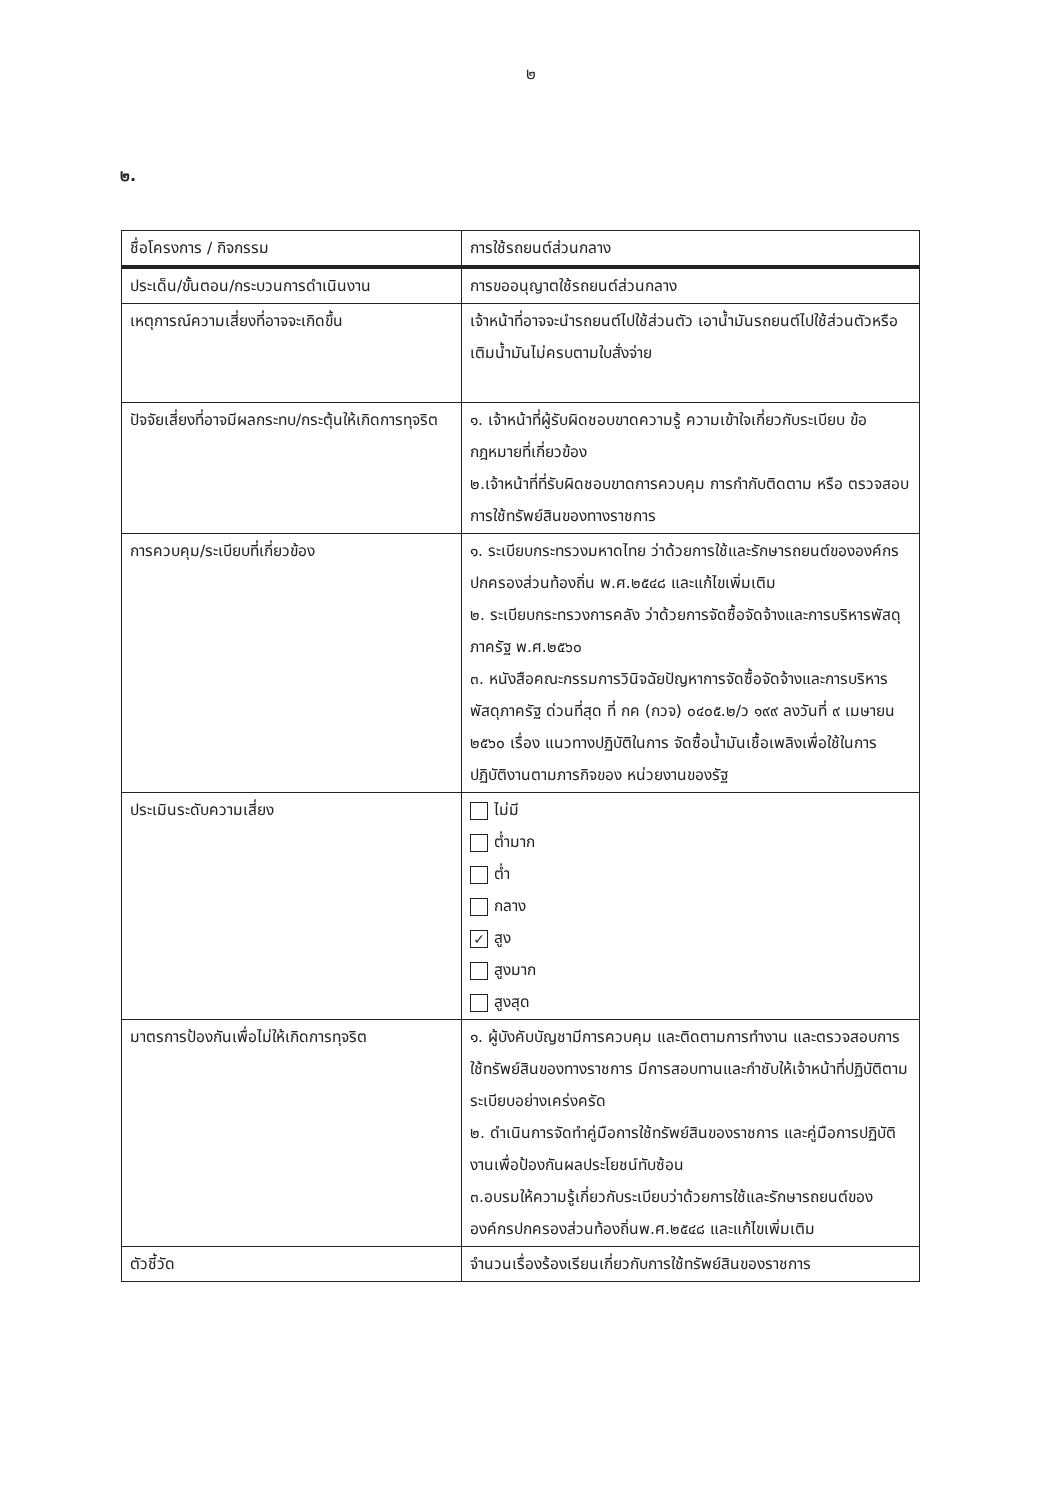๒
๒.
| ชื่อโครงการ / กิจกรรม | การใช้รถยนต์ส่วนกลาง |
| ประเด็น/ขั้นตอน/กระบวนการดำเนินงาน | การขออนุญาตใช้รถยนต์ส่วนกลาง |
| เหตุการณ์ความเสี่ยงที่อาจจะเกิดขึ้น | เจ้าหน้าที่อาจจะนำรถยนต์ไปใช้ส่วนตัว เอาน้ำมันรถยนต์ไปใช้ส่วนตัวหรือเติมน้ำมันไม่ครบตามใบสั่งจ่าย |
| ปัจจัยเสี่ยงที่อาจมีผลกระทบ/กระตุ้นให้เกิดการทุจริต | ๑. เจ้าหน้าที่ผู้รับผิดชอบขาดความรู้ ความเข้าใจเกี่ยวกับระเบียบ ข้อกฎหมายที่เกี่ยวข้อง ๒.เจ้าหน้าที่ที่รับผิดชอบขาดการควบคุม การกำกับติดตาม หรือ ตรวจสอบการใช้ทรัพย์สินของทางราชการ |
| การควบคุม/ระเบียบที่เกี่ยวข้อง | ๑. ระเบียบกระทรวงมหาดไทย ว่าด้วยการใช้และรักษารถยนต์ขององค์กรปกครองส่วนท้องถิ่น พ.ศ.๒๕๔๘ และแก้ไขเพิ่มเติม ๒. ระเบียบกระทรวงการคลัง ว่าด้วยการจัดซื้อจัดจ้างและการบริหารพัสดุภาครัฐ พ.ศ.๒๕๖๐ ๓. หนังสือคณะกรรมการวินิจฉัยปัญหาการจัดซื้อจัดจ้างและการบริหารพัสดุภาครัฐ ด่วนที่สุด ที่ กค (กวจ) ๐๔๐๕.๒/ว ๑๙๙ ลงวันที่ ๙ เมษายน ๒๕๖๐ เรื่อง แนวทางปฏิบัติในการ จัดซื้อน้ำมันเชื้อเพลิงเพื่อใช้ในการปฏิบัติงานตามภารกิจของ หน่วยงานของรัฐ |
| ประเมินระดับความเสี่ยง | ไม่มี ต่ำมาก ต่ำ กลาง ✓ สูง สูงมาก สูงสุด |
| มาตรการป้องกันเพื่อไม่ให้เกิดการทุจริต | ๑. ผู้บังคับบัญชามีการควบคุม และติดตามการทำงาน และตรวจสอบการใช้ทรัพย์สินของทางราชการ มีการสอบทานและกำชับให้เจ้าหน้าที่ปฏิบัติตามระเบียบอย่างเคร่งครัด ๒. ดำเนินการจัดทำคู่มือการใช้ทรัพย์สินของราชการ และคู่มือการปฏิบัติงานเพื่อป้องกันผลประโยชน์ทับซ้อน ๓.อบรมให้ความรู้เกี่ยวกับระเบียบว่าด้วยการใช้และรักษารถยนต์ขององค์กรปกครองส่วนท้องถิ่นพ.ศ.๒๕๔๘ และแก้ไขเพิ่มเติม |
| ตัวชี้วัด | จำนวนเรื่องร้องเรียนเกี่ยวกับการใช้ทรัพย์สินของราชการ |